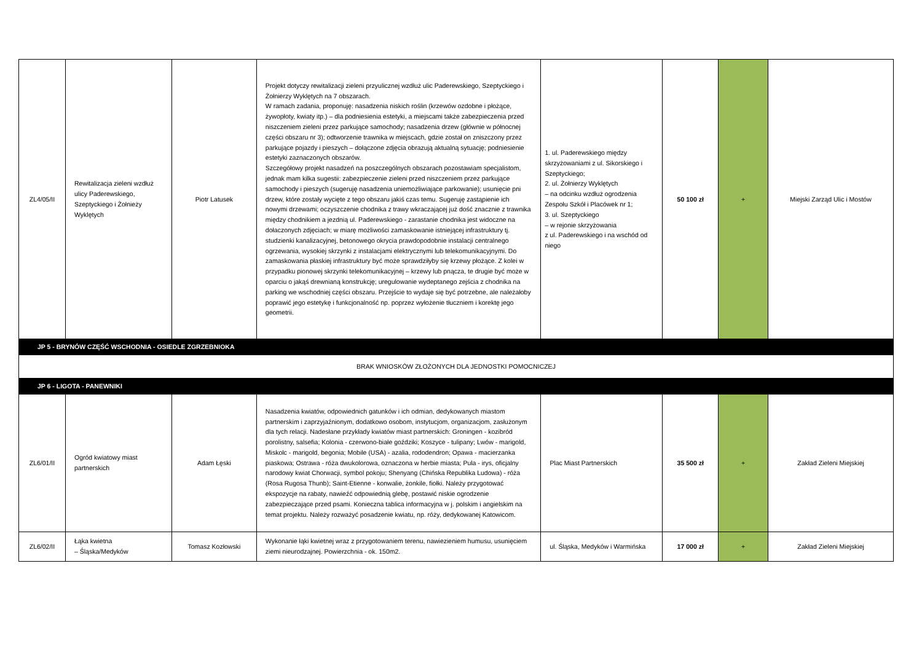| ZL4/05/II | Rewitalizacja zieleni wzdłuż ulicy Paderewskiego, Szeptyckiego i Żołnieży Wyklętych | Piotr Latusek | Projekt dotyczy rewitalizacji zieleni przyulicznej wzdłuż ulic Paderewskiego, Szeptyckiego i Żołnierzy Wyklętych na 7 obszarach. W ramach zadania, proponuję: nasadzenia niskich roślin (krzewów ozdobne i płożące, żywopłoty, kwiaty itp.) – dla podniesienia estetyki, a miejscami także zabezpieczenia przed niszczeniem zieleni przez parkujące samochody; nasadzenia drzew (głównie w północnej części obszaru nr 3); odtworzenie trawnika w miejscach, gdzie został on zniszczony przez parkujące pojazdy i pieszych – dołączone zdjęcia obrazują aktualną sytuację; podniesienie estetyki zaznaczonych obszarów. Szczegółowy projekt nasadzeń na poszczególnych obszarach pozostawiam specjalistom, jednak mam kilka sugestii: zabezpieczenie zieleni przed niszczeniem przez parkujące samochody i pieszych (sugeruję nasadzenia uniemożliwiające parkowanie); usunięcie pni drzew, które zostały wycięte z tego obszaru jakiś czas temu. Sugeruję zastąpienie ich nowymi drzewami; oczyszczenie chodnika z trawy wkraczającej już dość znacznie z trawnika między chodnikiem a jezdnią ul. Paderewskiego - zarastanie chodnika jest widoczne na dołaczonych zdjęciach; w miarę możliwości zamaskowanie istniejącej infrastruktury tj. studzienki kanalizacyjnej, betonowego okrycia prawdopodobnie instalacji centralnego ogrzewania, wysokiej skrzynki z instalacjami elektrycznymi lub telekomunikacyjnymi. Do zamaskowania płaskiej infrastruktury być może sprawdziłyby się krzewy płożące. Z kolei w przypadku pionowej skrzynki telekomunikacyjnej – krzewy lub pnącza, te drugie być może w oparciu o jakąś drewnianą konstrukcję; uregulowanie wydeptanego zejścia z chodnika na parking we wschodniej części obszaru. Przejście to wydaje się być potrzebne, ale należałoby poprawić jego estetykę i funkcjonalność np. poprzez wyłożenie tłuczniem i korektę jego geometrii. | 1. ul. Paderewskiego między skrzyżowaniami z ul. Sikorskiego i Szeptyckiego; 2. ul. Żołnierzy Wyklętych – na odcinku wzdłuż ogrodzenia Zespołu Szkół i Placówek nr 1; 3. ul. Szeptyckiego – w rejonie skrzyżowania z ul. Paderewskiego i na wschód od niego | 50 100 zł | + | Miejski Zarząd Ulic i Mostów |
| JP 5 - BRYNÓW CZĘŚĆ WSCHODNIA - OSIEDLE ZGRZEBNIOKA | | | | | | | |
| BRAK WNIOSKÓW ZŁOŻONYCH DLA JEDNOSTKI POMOCNICZEJ | | | | | | | |
| JP 6 - LIGOTA - PANEWNIKI | | | | | | | |
| ZL6/01/II | Ogród kwiatowy miast partnerskich | Adam Łęski | Nasadzenia kwiatów, odpowiednich gatunków i ich odmian, dedykowanych miastom partnerskim i zaprzyjaźnionym, dodatkowo osobom, instytucjom, organizacjom, zasłużonym dla tych relacji. Nadesłane przykłady kwiatów miast partnerskich: Groningen - kozibród porolistny, salsefia; Kolonia - czerwono-białe goździki; Koszyce - tulipany; Lwów - marigold, Miskolc - marigold, begonia; Mobile (USA) - azalia, rododendron; Opawa - macierzanka piaskowa; Ostrawa - róża dwukolorowa, oznaczona w herbie miasta; Pula - irys, oficjalny narodowy kwiat Chorwacji, symbol pokoju; Shenyang (Chińska Republika Ludowa) - róża (Rosa Rugosa Thunb); Saint-Etienne - konwalie, żonkile, fiołki. Należy przygotować ekspozycje na rabaty, nawieźć odpowiednią glebę, postawić niskie ogrodzenie zabezpieczające przed psami. Konieczna tablica informacyjna w j. polskim i angielskim na temat projektu. Należy rozważyć posadzenie kwiatu, np. róży, dedykowanej Katowicom. | Plac Miast Partnerskich | 35 500 zł | + | Zakład Zieleni Miejskiej |
| ZL6/02/II | Łąka kwietna – Śląska/Medyków | Tomasz Kozłowski | Wykonanie łąki kwietnej wraz z przygotowaniem terenu, nawiezieniem humusu, usunięciem ziemi nieurodzajnej. Powierzchnia - ok. 150m2. | ul. Śląska, Medyków i Warmińska | 17 000 zł | + | Zakład Zieleni Miejskiej |